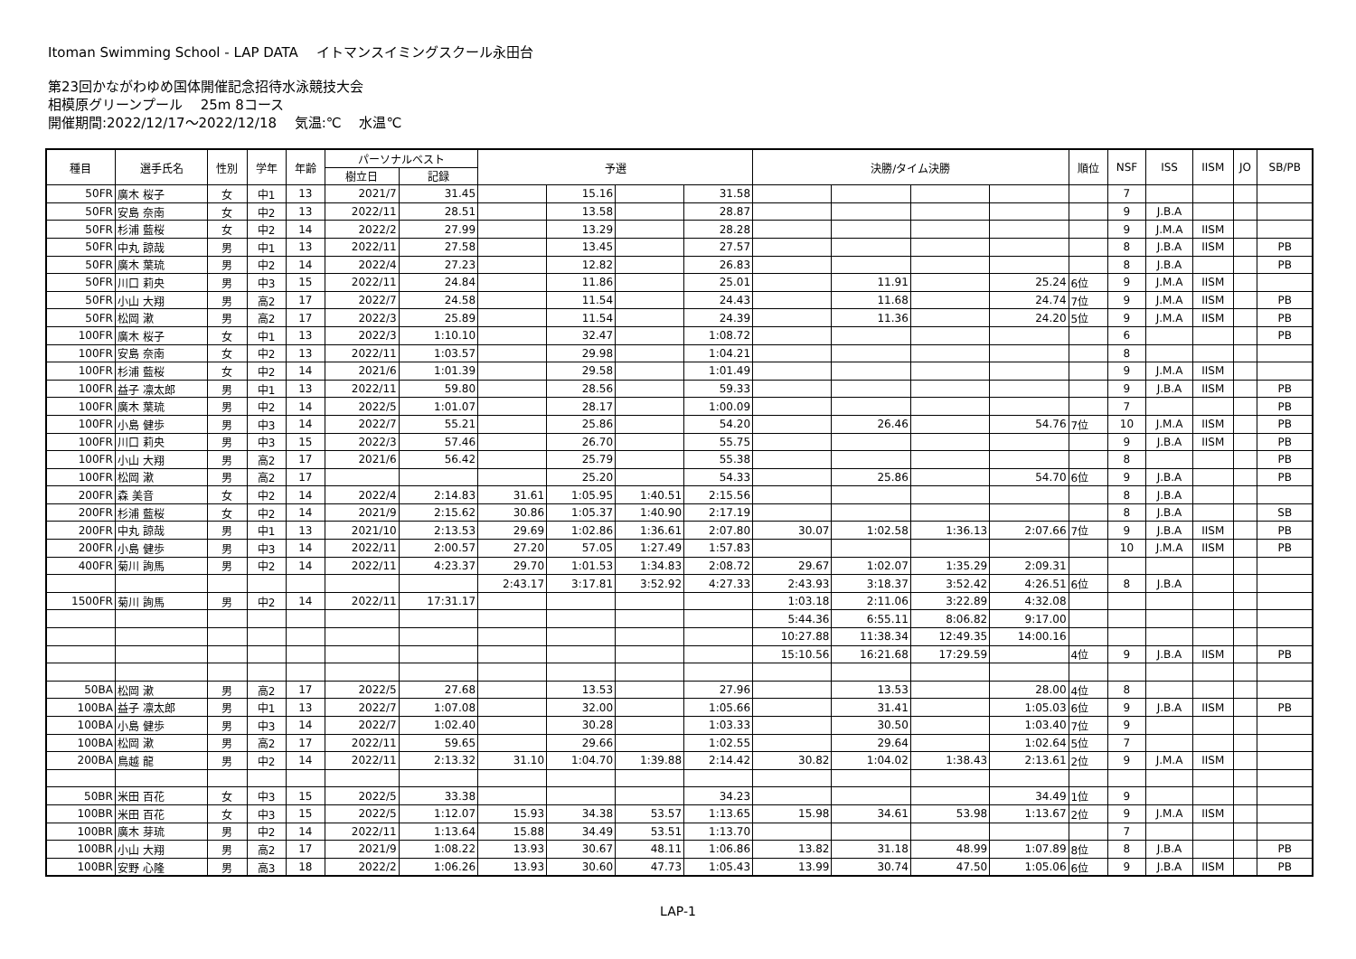Itoman Swimming School - LAP DATA　 イトマンスイミングスクール永田台
第23回かながわゆめ国体開催記念招待水泳競技大会
相模原グリーンプール　 25m 8コース
開催期間:2022/12/17～2022/12/18　 気温:℃　 水温℃
| 種目 | 選手氏名 | 性別 | 学年 | 年齢 | パーソナルベスト | | 予選 | | | | 決勝/タイム決勝 | | | | 順位 | NSF | ISS | IISM | JO | SB/PB |
| --- | --- | --- | --- | --- | --- | --- | --- | --- | --- | --- | --- | --- | --- | --- | --- | --- | --- | --- | --- | --- |
| | | | | | 樹立日 | 記録 | | | | | | | | | | | | | | |
| 50FR | 廣木 桜子 | 女 | 中1 | 13 | 2021/7 | 31.45 | | 15.16 | | 31.58 | | | | | | 7 | | | | |
| 50FR | 安島 奈南 | 女 | 中2 | 13 | 2022/11 | 28.51 | | 13.58 | | 28.87 | | | | | | 9 | J.B.A | | | |
| 50FR | 杉浦 藍桜 | 女 | 中2 | 14 | 2022/2 | 27.99 | | 13.29 | | 28.28 | | | | | | 9 | J.M.A | IISM | | |
| 50FR | 中丸 諒哉 | 男 | 中1 | 13 | 2022/11 | 27.58 | | 13.45 | | 27.57 | | | | | | 8 | J.B.A | IISM | | PB |
| 50FR | 廣木 葉琉 | 男 | 中2 | 14 | 2022/4 | 27.23 | | 12.82 | | 26.83 | | | | | | 8 | J.B.A | | | PB |
| 50FR | 川口 莉央 | 男 | 中3 | 15 | 2022/11 | 24.84 | | 11.86 | | 25.01 | | 11.91 | | 25.24 | 6位 | 9 | J.M.A | IISM | | |
| 50FR | 小山 大翔 | 男 | 高2 | 17 | 2022/7 | 24.58 | | 11.54 | | 24.43 | | 11.68 | | 24.74 | 7位 | 9 | J.M.A | IISM | | PB |
| 50FR | 松岡 漱 | 男 | 高2 | 17 | 2022/3 | 25.89 | | 11.54 | | 24.39 | | 11.36 | | 24.20 | 5位 | 9 | J.M.A | IISM | | PB |
| 100FR | 廣木 桜子 | 女 | 中1 | 13 | 2022/3 | 1:10.10 | | 32.47 | | 1:08.72 | | | | | | 6 | | | | PB |
| 100FR | 安島 奈南 | 女 | 中2 | 13 | 2022/11 | 1:03.57 | | 29.98 | | 1:04.21 | | | | | | 8 | | | | |
| 100FR | 杉浦 藍桜 | 女 | 中2 | 14 | 2021/6 | 1:01.39 | | 29.58 | | 1:01.49 | | | | | | 9 | J.M.A | IISM | | |
| 100FR | 益子 凛太郎 | 男 | 中1 | 13 | 2022/11 | 59.80 | | 28.56 | | 59.33 | | | | | | 9 | J.B.A | IISM | | PB |
| 100FR | 廣木 葉琉 | 男 | 中2 | 14 | 2022/5 | 1:01.07 | | 28.17 | | 1:00.09 | | | | | | 7 | | | | PB |
| 100FR | 小島 健歩 | 男 | 中3 | 14 | 2022/7 | 55.21 | | 25.86 | | 54.20 | | 26.46 | | 54.76 | 7位 | 10 | J.M.A | IISM | | PB |
| 100FR | 川口 莉央 | 男 | 中3 | 15 | 2022/3 | 57.46 | | 26.70 | | 55.75 | | | | | | 9 | J.B.A | IISM | | PB |
| 100FR | 小山 大翔 | 男 | 高2 | 17 | 2021/6 | 56.42 | | 25.79 | | 55.38 | | | | | | 8 | | | | PB |
| 100FR | 松岡 漱 | 男 | 高2 | 17 | | | | 25.20 | | 54.33 | | 25.86 | | 54.70 | 6位 | 9 | J.B.A | | | PB |
| 200FR | 森 美音 | 女 | 中2 | 14 | 2022/4 | 2:14.83 | 31.61 | 1:05.95 | 1:40.51 | 2:15.56 | | | | | | 8 | J.B.A | | | |
| 200FR | 杉浦 藍桜 | 女 | 中2 | 14 | 2021/9 | 2:15.62 | 30.86 | 1:05.37 | 1:40.90 | 2:17.19 | | | | | | 8 | J.B.A | | | SB |
| 200FR | 中丸 諒哉 | 男 | 中1 | 13 | 2021/10 | 2:13.53 | 29.69 | 1:02.86 | 1:36.61 | 2:07.80 | 30.07 | 1:02.58 | 1:36.13 | 2:07.66 | 7位 | 9 | J.B.A | IISM | | PB |
| 200FR | 小島 健歩 | 男 | 中3 | 14 | 2022/11 | 2:00.57 | 27.20 | 57.05 | 1:27.49 | 1:57.83 | | | | | | 10 | J.M.A | IISM | | PB |
| 400FR | 菊川 詢馬 | 男 | 中2 | 14 | 2022/11 | 4:23.37 | 29.70 | 1:01.53 | 1:34.83 | 2:08.72 | 29.67 | 1:02.07 | 1:35.29 | 2:09.31 | | | | | | |
| | | | | | | | 2:43.17 | 3:17.81 | 3:52.92 | 4:27.33 | 2:43.93 | 3:18.37 | 3:52.42 | 4:26.51 | 6位 | 8 | J.B.A | | | |
| 1500FR | 菊川 詢馬 | 男 | 中2 | 14 | 2022/11 | 17:31.17 | | | | | 1:03.18 | 2:11.06 | 3:22.89 | 4:32.08 | | | | | | |
| | | | | | | | | | | | 5:44.36 | 6:55.11 | 8:06.82 | 9:17.00 | | | | | | |
| | | | | | | | | | | | 10:27.88 | 11:38.34 | 12:49.35 | 14:00.16 | | | | | | |
| | | | | | | | | | | | 15:10.56 | 16:21.68 | 17:29.59 | | 4位 | 9 | J.B.A | IISM | | PB |
| 50BA | 松岡 漱 | 男 | 高2 | 17 | 2022/5 | 27.68 | | 13.53 | | 27.96 | | 13.53 | | 28.00 | 4位 | 8 | | | | |
| 100BA | 益子 凛太郎 | 男 | 中1 | 13 | 2022/7 | 1:07.08 | | 32.00 | | 1:05.66 | | 31.41 | | 1:05.03 | 6位 | 9 | J.B.A | IISM | | PB |
| 100BA | 小島 健歩 | 男 | 中3 | 14 | 2022/7 | 1:02.40 | | 30.28 | | 1:03.33 | | 30.50 | | 1:03.40 | 7位 | 9 | | | | |
| 100BA | 松岡 漱 | 男 | 高2 | 17 | 2022/11 | 59.65 | | 29.66 | | 1:02.55 | | 29.64 | | 1:02.64 | 5位 | 7 | | | | |
| 200BA | 鳥越 龍 | 男 | 中2 | 14 | 2022/11 | 2:13.32 | 31.10 | 1:04.70 | 1:39.88 | 2:14.42 | 30.82 | 1:04.02 | 1:38.43 | 2:13.61 | 2位 | 9 | J.M.A | IISM | | |
| 50BR | 米田 百花 | 女 | 中3 | 15 | 2022/5 | 33.38 | | | | 34.23 | | | | 34.49 | 1位 | 9 | | | | |
| 100BR | 米田 百花 | 女 | 中3 | 15 | 2022/5 | 1:12.07 | 15.93 | 34.38 | 53.57 | 1:13.65 | 15.98 | 34.61 | 53.98 | 1:13.67 | 2位 | 9 | J.M.A | IISM | | |
| 100BR | 廣木 芽琉 | 男 | 中2 | 14 | 2022/11 | 1:13.64 | 15.88 | 34.49 | 53.51 | 1:13.70 | | | | | | 7 | | | | |
| 100BR | 小山 大翔 | 男 | 高2 | 17 | 2021/9 | 1:08.22 | 13.93 | 30.67 | 48.11 | 1:06.86 | 13.82 | 31.18 | 48.99 | 1:07.89 | 8位 | 8 | J.B.A | | | PB |
| 100BR | 安野 心隆 | 男 | 高3 | 18 | 2022/2 | 1:06.26 | 13.93 | 30.60 | 47.73 | 1:05.43 | 13.99 | 30.74 | 47.50 | 1:05.06 | 6位 | 9 | J.B.A | IISM | | PB |
LAP-1